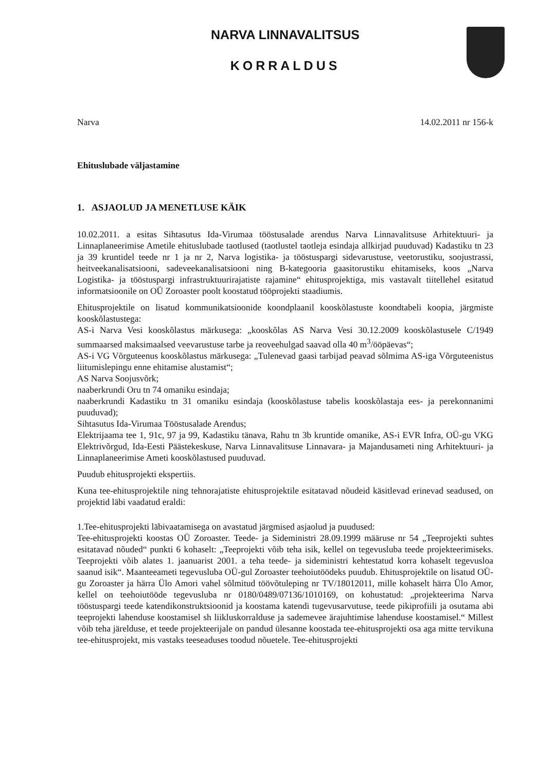NARVA LINNAVALITSUS
KORRALDUS
Narva 14.02.2011 nr 156-k
Ehituslubade väljastamine
1. ASJAOLUD JA MENETLUSE KÄIK
10.02.2011. a esitas Sihtasutus Ida-Virumaa tööstusalade arendus Narva Linnavalitsuse Arhitektuuri- ja Linnaplaneerimise Ametile ehituslubade taotlused (taotlustel taotleja esindaja allkirjad puuduvad) Kadastiku tn 23 ja 39 kruntidel teede nr 1 ja nr 2, Narva logistika- ja tööstuspargi sidevarustuse, veetorustiku, soojustrassi, heitveekanalisatsiooni, sadeveekanalisatsiooni ning B-kategooria gaasitorustiku ehitamiseks, koos „Narva Logistika- ja tööstuspargi infrastruktuurirajatiste rajamine“ ehitusprojektiga, mis vastavalt tiitellehel esitatud informatsioonile on OÜ Zoroaster poolt koostatud tööprojekti staadiumis.
Ehitusprojektile on lisatud kommunikatsioonide koondplaanil kooskõlastuste koondtabeli koopia, järgmiste kooskõlastustega:
AS-i Narva Vesi kooskõlastus märkusega: „kooskõlas AS Narva Vesi 30.12.2009 kooskõlastusele C/1949 summaarsed maksimaalsed veevarustuse tarbe ja reoveehulgad saavad olla 40 m<sup>3</sup>/ööpäevas“;
AS-i VG Võrguteenus kooskõlastus märkusega: „Tulenevad gaasi tarbijad peavad sõlmima AS-iga Võrguteenistus liitumislepingu enne ehitamise alustamist“;
AS Narva Soojusvõrk;
naaberkrundi Oru tn 74 omaniku esindaja;
naaberkrundi Kadastiku tn 31 omaniku esindaja (kooskõlastuse tabelis kooskõlastaja ees- ja perekonnanimi puuduvad);
Sihtasutus Ida-Virumaa Tööstusalade Arendus;
Elektrijaama tee 1, 91c, 97 ja 99, Kadastiku tänava, Rahu tn 3b kruntide omanike, AS-i EVR Infra, OÜ-gu VKG Elektrivõrgud, Ida-Eesti Päästekeskuse, Narva Linnavalitsuse Linnavara- ja Majandusameti ning Arhitektuuri- ja Linnaplaneerimise Ameti kooskõlastused puuduvad.
Puudub ehitusprojekti ekspertiis.
Kuna tee-ehitusprojektile ning tehnorajatiste ehitusprojektile esitatavad nõudeid käsitlevad erinevad seadused, on projektid läbi vaadatud eraldi:
1.Tee-ehitusprojekti läbivaatamisega on avastatud järgmised asjaolud ja puudused:
Tee-ehitusprojekti koostas OÜ Zoroaster. Teede- ja Sideministri 28.09.1999 määruse nr 54 „Teeprojekti suhtes esitatavad nõuded“ punkti 6 kohaselt: „Teeprojekti võib teha isik, kellel on tegevusluba teede projekteerimiseks. Teeprojekti võib alates 1. jaanuarist 2001. a teha teede- ja sideministri kehtestatud korra kohaselt tegevusloa saanud isik“. Maanteeameti tegevusluba OÜ-gul Zoroaster teehoiutöödeks puudub. Ehitusprojektile on lisatud OÜ-gu Zoroaster ja härra Ülo Amori vahel sõlmitud töövõtuleping nr TV/18012011, mille kohaselt härra Ülo Amor, kellel on teehoiutööde tegevusluba nr 0180/0489/07136/1010169, on kohustatud: „projekteerima Narva tööstuspargi teede katendikonstruktsioonid ja koostama katendi tugevusarvutuse, teede pikiprofiili ja osutama abi teeprojekti lahenduse koostamisel sh liikluskorralduse ja sademevee ärajuhtimise lahenduse koostamisel.“ Millest võib teha järelduse, et teede projekteerijale on pandud ülesanne koostada tee-ehitusprojekti osa aga mitte tervikuna tee-ehitusprojekt, mis vastaks teeseaduses toodud nõuetele. Tee-ehitusprojekti